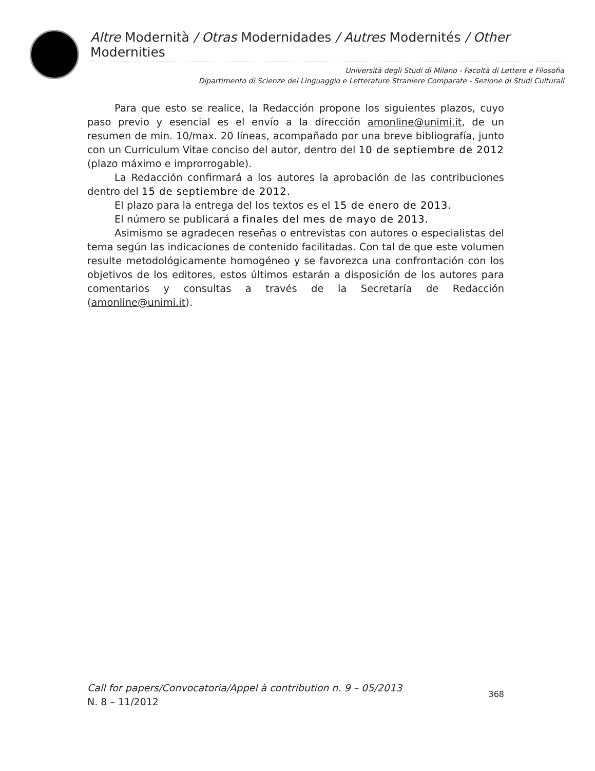Altre Modernità / Otras Modernidades / Autres Modernités / Other Modernities
Università degli Studi di Milano - Facoltà di Lettere e Filosofia
Dipartimento di Scienze del Linguaggio e Letterature Straniere Comparate - Sezione di Studi Culturali
Para que esto se realice, la Redacción propone los siguientes plazos, cuyo paso previo y esencial es el envío a la dirección amonline@unimi.it, de un resumen de min. 10/max. 20 líneas, acompañado por una breve bibliografía, junto con un Curriculum Vitae conciso del autor, dentro del 10 de septiembre de 2012 (plazo máximo e improrrogable).
La Redacción confirmará a los autores la aprobación de las contribuciones dentro del 15 de septiembre de 2012.
El plazo para la entrega del los textos es el 15 de enero de 2013.
El número se publicará a finales del mes de mayo de 2013.
Asimismo se agradecen reseñas o entrevistas con autores o especialistas del tema según las indicaciones de contenido facilitadas. Con tal de que este volumen resulte metodológicamente homogéneo y se favorezca una confrontación con los objetivos de los editores, estos últimos estarán a disposición de los autores para comentarios y consultas a través de la Secretaría de Redacción (amonline@unimi.it).
Call for papers/Convocatoria/Appel à contribution n. 9 – 05/2013
N. 8 – 11/2012
368